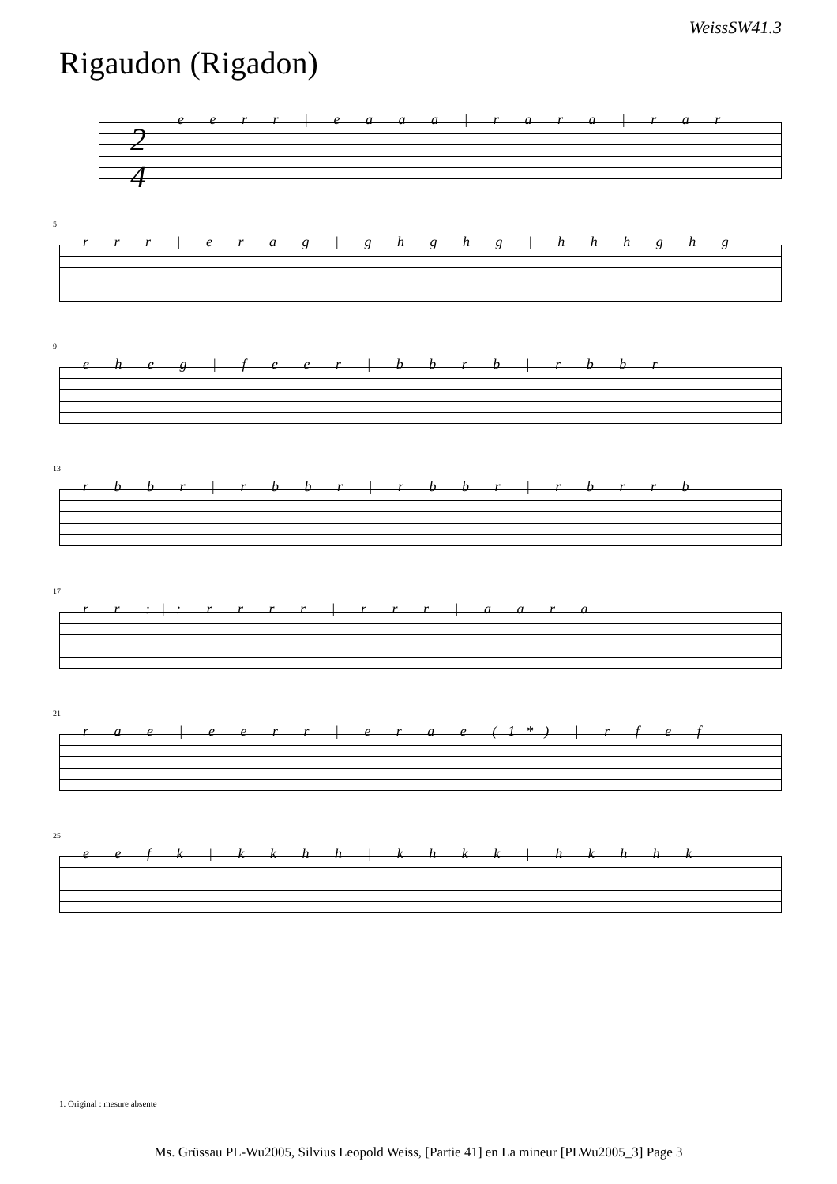WeissSW41.3
Rigaudon (Rigadon)
2
4
e e r r | e a a a | r a r a | r a r
5
r r r | e r a g | g h g h g | h h h g h g
9
e h e g | f e e r | b b r b | r b b r
13
r b b r | r b b r | r b b r | r b r r b
17
r r :|: r r r r | r r r | a a r a
21
r a e | e e r r | e r a e (1*) | r f e f
25
e e f k | k k h h | k h k k | h k h h k
1. Original : mesure absente
Ms. Grüssau PL-Wu2005, Silvius Leopold Weiss, [Partie 41] en La mineur [PLWu2005_3] Page 3